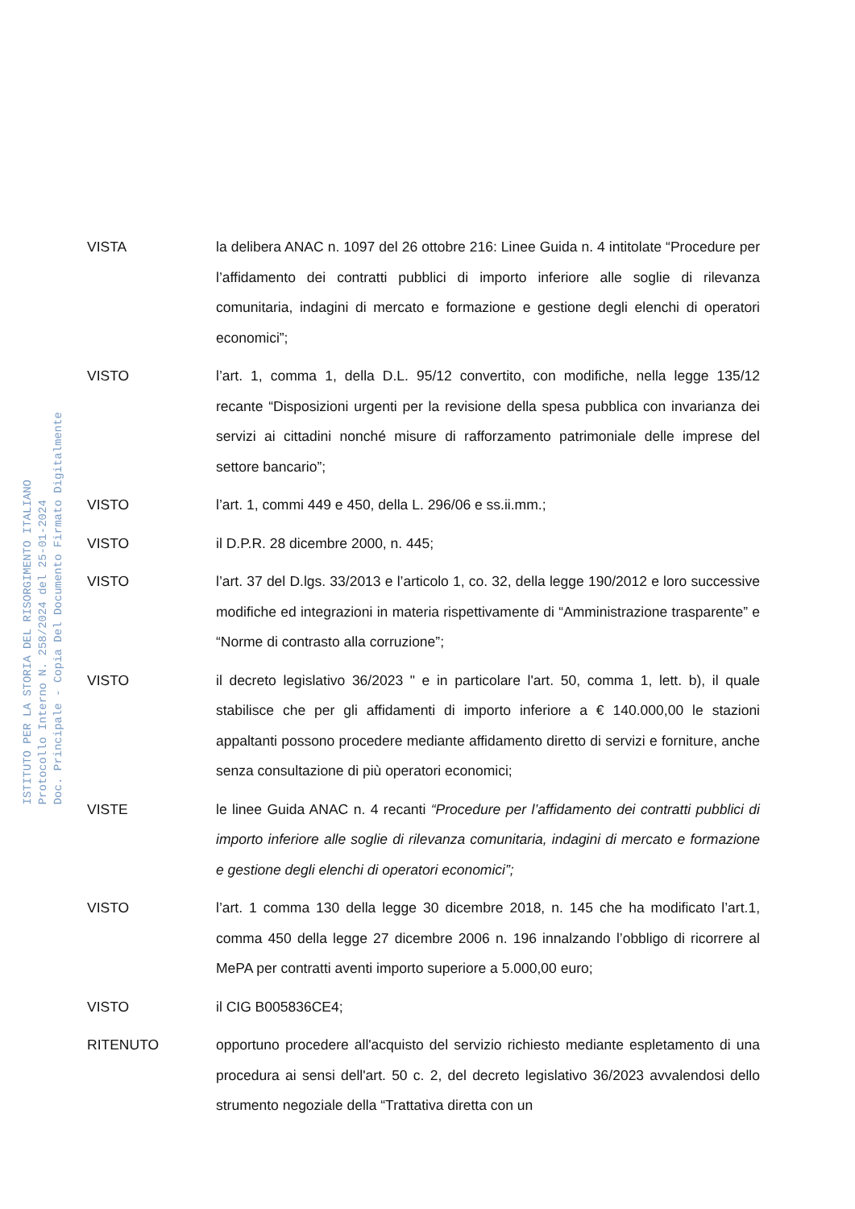ISTITUTO PER LA STORIA DEL RISORGIMENTO ITALIANO
Protocollo Interno N. 258/2024 del 25-01-2024
Doc. Principale - Copia Del Documento Firmato Digitalmente
VISTA
la delibera ANAC n. 1097 del 26 ottobre 216: Linee Guida n. 4 intitolate “Procedure per l’affidamento dei contratti pubblici di importo inferiore alle soglie di rilevanza comunitaria, indagini di mercato e formazione e gestione degli elenchi di operatori economici”;
VISTO
l’art. 1, comma 1, della D.L. 95/12 convertito, con modifiche, nella legge 135/12 recante “Disposizioni urgenti per la revisione della spesa pubblica con invarianza dei servizi ai cittadini nonché misure di rafforzamento patrimoniale delle imprese del settore bancario”;
VISTO
l’art. 1, commi 449 e 450, della L. 296/06 e ss.ii.mm.;
VISTO
il D.P.R. 28 dicembre 2000, n. 445;
VISTO
l’art. 37 del D.lgs. 33/2013 e l’articolo 1, co. 32, della legge 190/2012 e loro successive modifiche ed integrazioni in materia rispettivamente di “Amministrazione trasparente” e “Norme di contrasto alla corruzione”;
VISTO
il decreto legislativo 36/2023 " e in particolare l'art. 50, comma 1, lett. b), il quale stabilisce che per gli affidamenti di importo inferiore a € 140.000,00 le stazioni appaltanti possono procedere mediante affidamento diretto di servizi e forniture, anche senza consultazione di più operatori economici;
VISTE
le linee Guida ANAC n. 4 recanti “Procedure per l’affidamento dei contratti pubblici di importo inferiore alle soglie di rilevanza comunitaria, indagini di mercato e formazione e gestione degli elenchi di operatori economici”;
VISTO
l’art. 1 comma 130 della legge 30 dicembre 2018, n. 145 che ha modificato l’art.1, comma 450 della legge 27 dicembre 2006 n. 196 innalzando l’obbligo di ricorrere al MePA per contratti aventi importo superiore a 5.000,00 euro;
VISTO
il CIG B005836CE4;
RITENUTO
opportuno procedere all'acquisto del servizio richiesto mediante espletamento di una procedura ai sensi dell'art. 50 c. 2, del decreto legislativo 36/2023 avvalendosi dello strumento negoziale della “Trattativa diretta con un